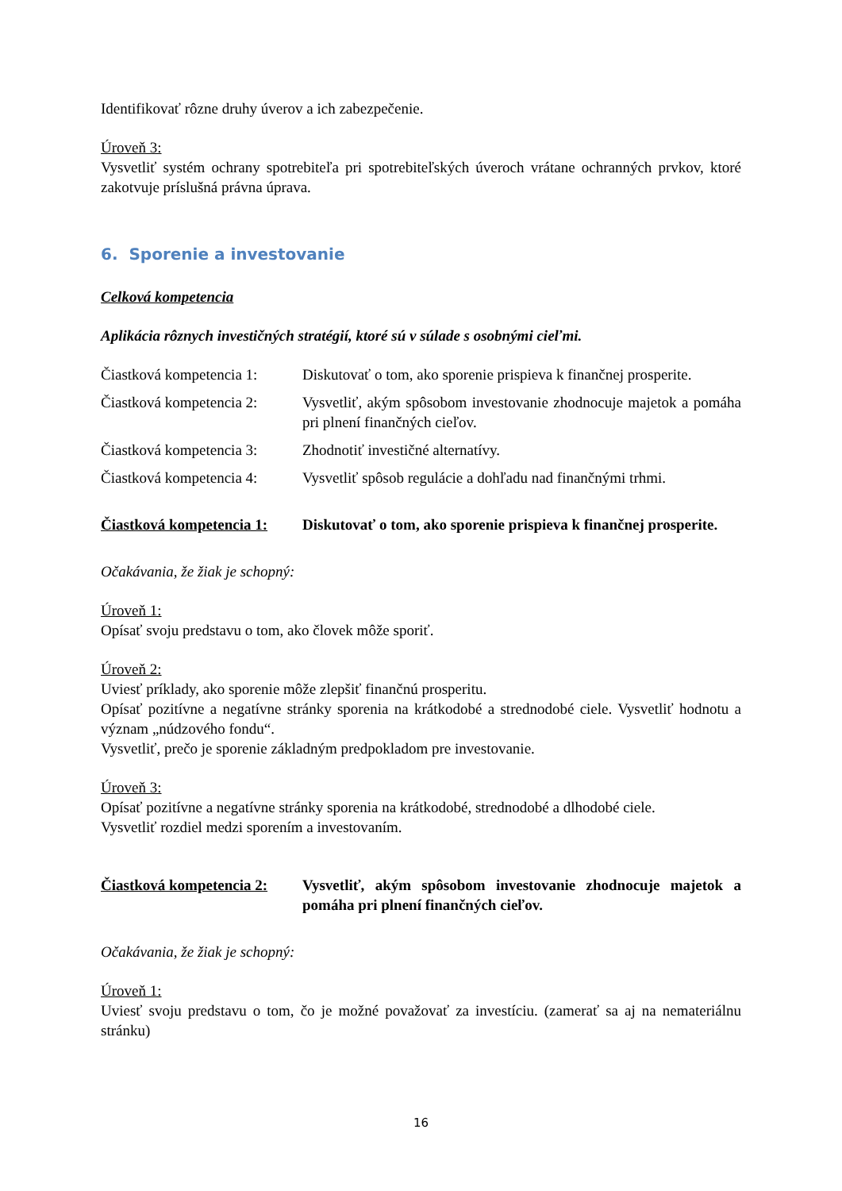Identifikovať rôzne druhy úverov a ich zabezpečenie.
Úroveň 3:
Vysvetliť systém ochrany spotrebiteľa pri spotrebiteľských úveroch vrátane ochranných prvkov, ktoré zakotvuje príslušná právna úprava.
6. Sporenie a investovanie
Celková kompetencia
Aplikácia rôznych investičných stratégií, ktoré sú v súlade s osobnými cieľmi.
Čiastková kompetencia 1:
Diskutovať o tom, ako sporenie prispieva k finančnej prosperite.
Čiastková kompetencia 2:
Vysvetliť, akým spôsobom investovanie zhodnocuje majetok a pomáha pri plnení finančných cieľov.
Čiastková kompetencia 3:
Zhodnotiť investičné alternatívy.
Čiastková kompetencia 4:
Vysvetliť spôsob regulácie a dohľadu nad finančnými trhmi.
Čiastková kompetencia 1:
Diskutovať o tom, ako sporenie prispieva k finančnej prosperite.
Očakávania, že žiak je schopný:
Úroveň 1:
Opísať svoju predstavu o tom, ako človek môže sporiť.
Úroveň 2:
Uviesť príklady, ako sporenie môže zlepšiť finančnú prosperitu.
Opísať pozitívne a negatívne stránky sporenia na krátkodobé a strednodobé ciele. Vysvetliť hodnotu a význam „núdzového fondu“.
Vysvetliť, prečo je sporenie základným predpokladom pre investovanie.
Úroveň 3:
Opísať pozitívne a negatívne stránky sporenia na krátkodobé, strednodobé a dlhodobé ciele.
Vysvetliť rozdiel medzi sporením a investovaním.
Čiastková kompetencia 2:
Vysvetliť, akým spôsobom investovanie zhodnocuje majetok a pomáha pri plnení finančných cieľov.
Očakávania, že žiak je schopný:
Úroveň 1:
Uviesť svoju predstavu o tom, čo je možné považovať za investíciu. (zamerať sa aj na nemateriálnu stránku)
16